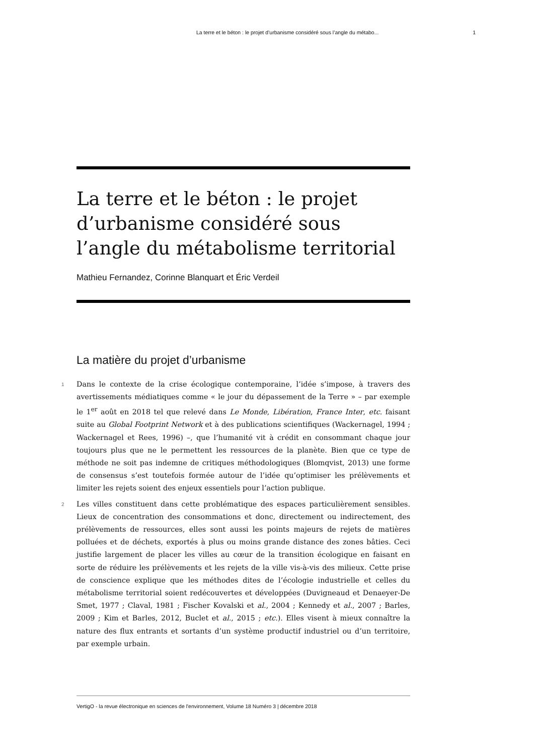La terre et le béton : le projet d’urbanisme considéré sous l’angle du métabo... 1
La terre et le béton : le projet d’urbanisme considéré sous l’angle du métabolisme territorial
Mathieu Fernandez, Corinne Blanquart et Éric Verdeil
La matière du projet d’urbanisme
1 Dans le contexte de la crise écologique contemporaine, l’idée s’impose, à travers des avertissements médiatiques comme « le jour du dépassement de la Terre » – par exemple le 1<sup>er</sup> août en 2018 tel que relevé dans Le Monde, Libération, France Inter, etc. faisant suite au Global Footprint Network et à des publications scientifiques (Wackernagel, 1994 ; Wackernagel et Rees, 1996) –, que l’humanité vit à crédit en consommant chaque jour toujours plus que ne le permettent les ressources de la planète. Bien que ce type de méthode ne soit pas indemne de critiques méthodologiques (Blomqvist, 2013) une forme de consensus s’est toutefois formée autour de l’idée qu’optimiser les prélèvements et limiter les rejets soient des enjeux essentiels pour l’action publique.
2 Les villes constituent dans cette problématique des espaces particulièrement sensibles. Lieux de concentration des consommations et donc, directement ou indirectement, des prélèvements de ressources, elles sont aussi les points majeurs de rejets de matières polluées et de déchets, exportés à plus ou moins grande distance des zones bâties. Ceci justifie largement de placer les villes au cœur de la transition écologique en faisant en sorte de réduire les prélèvements et les rejets de la ville vis-à-vis des milieux. Cette prise de conscience explique que les méthodes dites de l’écologie industrielle et celles du métabolisme territorial soient redécouvertes et développées (Duvigneaud et Denaeyer-De Smet, 1977 ; Claval, 1981 ; Fischer Kovalski et al., 2004 ; Kennedy et al., 2007 ; Barles, 2009 ; Kim et Barles, 2012, Buclet et al., 2015 ; etc.). Elles visent à mieux connaître la nature des flux entrants et sortants d’un système productif industriel ou d’un territoire, par exemple urbain.
VertigO - la revue électronique en sciences de l'environnement, Volume 18 Numéro 3 | décembre 2018